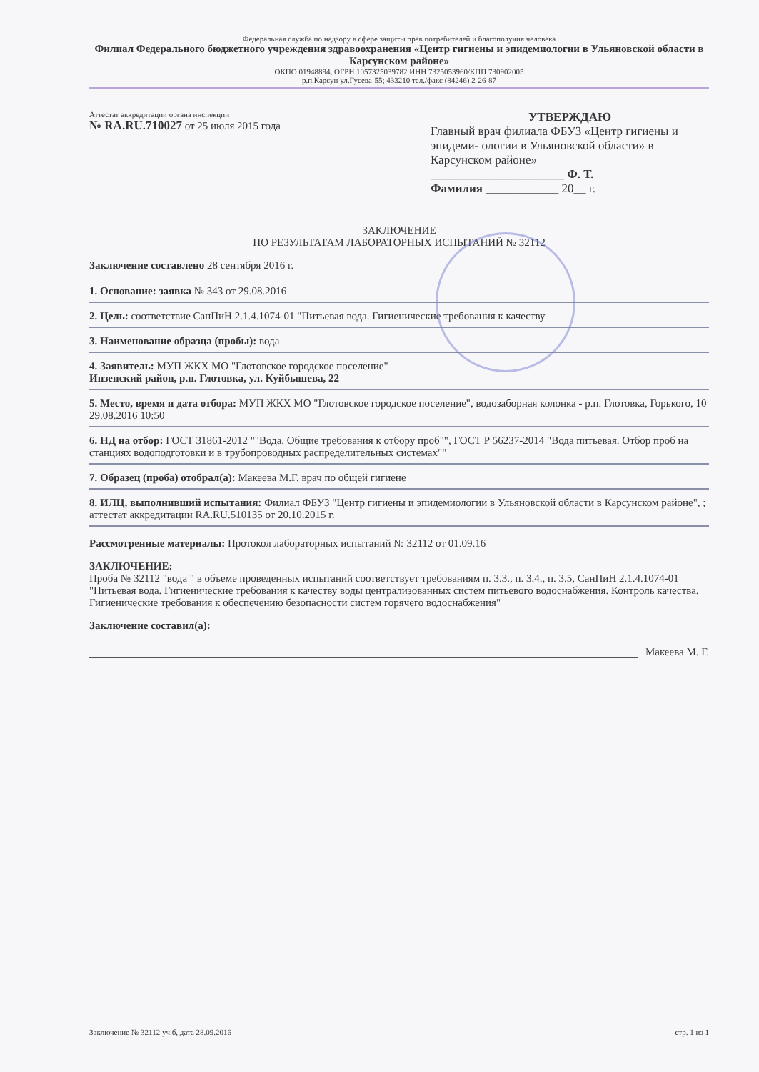Федеральная служба по надзору в сфере защиты прав потребителей и благополучия человека
Филиал Федерального бюджетного учреждения здравоохранения «Центр гигиены и эпидемиологии в Ульяновской области в Карсунском районе»
ОКПО 01948894, ОГРН 1057325039782 ИНН 7325053960/КПП 730902005
р.п.Карсун ул.Гусева-55; 433210 тел./факс (84246) 2-26-87
Аттестат аккредитации органа инспекции
№ RA.RU.710027 от 25 июля 2015 года
УТВЕРЖДАЮ
Главный врач филиала ФБУЗ «Центр гигиены и эпидеми- ологии в Ульяновской области» в Карсунском районе»
______________________ Ф. Т.
Фамилия ____________ 20__ г.
ЗАКЛЮЧЕНИЕ
ПО РЕЗУЛЬТАТАМ ЛАБОРАТОРНЫХ ИСПЫТАНИЙ № 32112
Заключение составлено 28 сентября 2016 г.
1. Основание: заявка № 343 от 29.08.2016
2. Цель: соответствие СанПиН 2.1.4.1074-01 "Питьевая вода. Гигиенические требования к качеству
3. Наименование образца (пробы): вода
4. Заявитель: МУП ЖКХ МО "Глотовское городское поселение"
Инзенский район, р.п. Глотовка, ул. Куйбышева, 22
5. Место, время и дата отбора: МУП ЖКХ МО "Глотовское городское поселение", водозаборная колонка - р.п. Глотовка, Горького, 10
29.08.2016 10:50
6. НД на отбор: ГОСТ 31861-2012 ""Вода. Общие требования к отбору проб"", ГОСТ Р 56237-2014 "Вода питьевая. Отбор проб на станциях водоподготовки и в трубопроводных распределительных системах""
7. Образец (проба) отобрал(а): Макеева М.Г. врач по общей гигиене
8. ИЛЦ, выполнивший испытания: Филиал ФБУЗ "Центр гигиены и эпидемиологии в Ульяновской области в Карсунском районе", ; аттестат аккредитации RA.RU.510135 от 20.10.2015 г.
Рассмотренные материалы: Протокол лабораторных испытаний № 32112 от 01.09.16
ЗАКЛЮЧЕНИЕ:
Проба № 32112 "вода " в объеме проведенных испытаний соответствует требованиям п. 3.3., п. 3.4., п. 3.5, СанПиН 2.1.4.1074-01 "Питьевая вода. Гигиенические требования к качеству воды централизованных систем питьевого водоснабжения. Контроль качества. Гигиенические требования к обеспечению безопасности систем горячего водоснабжения"
Заключение составил(а):
Макеева М. Г.
Заключение № 32112 уч.б, дата 28.09.2016 стр. 1 из 1